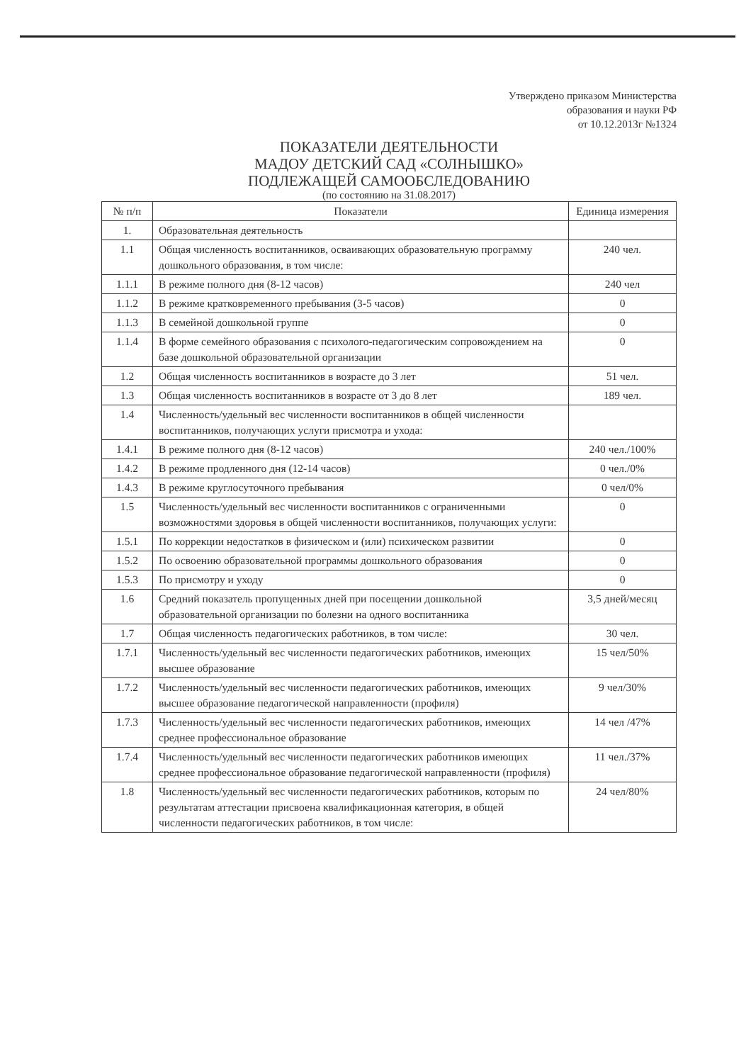Утверждено приказом Министерства
образования и науки РФ
от 10.12.2013г №1324
ПОКАЗАТЕЛИ ДЕЯТЕЛЬНОСТИ
МАДОУ ДЕТСКИЙ САД «СОЛНЫШКО»
ПОДЛЕЖАЩЕЙ САМООБСЛЕДОВАНИЮ
(по состоянию на 31.08.2017)
| № п/п | Показатели | Единица измерения |
| --- | --- | --- |
| 1. | Образовательная деятельность | |
| 1.1 | Общая численность воспитанников, осваивающих образовательную программу дошкольного образования, в том числе: | 240 чел. |
| 1.1.1 | В режиме полного дня (8-12 часов) | 240 чел |
| 1.1.2 | В режиме кратковременного пребывания (3-5 часов) | 0 |
| 1.1.3 | В семейной дошкольной группе | 0 |
| 1.1.4 | В форме семейного образования с психолого-педагогическим сопровождением на базе дошкольной образовательной организации | 0 |
| 1.2 | Общая численность воспитанников в возрасте до 3 лет | 51 чел. |
| 1.3 | Общая численность воспитанников в возрасте от 3 до 8 лет | 189 чел. |
| 1.4 | Численность/удельный вес численности воспитанников в общей численности воспитанников, получающих услуги присмотра и ухода: | |
| 1.4.1 | В режиме полного дня (8-12 часов) | 240 чел./100% |
| 1.4.2 | В режиме продленного дня (12-14 часов) | 0 чел./0% |
| 1.4.3 | В режиме круглосуточного пребывания | 0 чел/0% |
| 1.5 | Численность/удельный вес численности воспитанников с ограниченными возможностями здоровья в общей численности воспитанников, получающих услуги: | 0 |
| 1.5.1 | По коррекции недостатков в физическом и (или) психическом развитии | 0 |
| 1.5.2 | По освоению образовательной программы дошкольного образования | 0 |
| 1.5.3 | По присмотру и уходу | 0 |
| 1.6 | Средний показатель пропущенных дней при посещении дошкольной образовательной организации по болезни на одного воспитанника | 3,5 дней/месяц |
| 1.7 | Общая численность педагогических работников, в том числе: | 30 чел. |
| 1.7.1 | Численность/удельный вес численности педагогических работников, имеющих высшее образование | 15 чел/50% |
| 1.7.2 | Численность/удельный вес численности педагогических работников, имеющих высшее образование педагогической направленности (профиля) | 9 чел/30% |
| 1.7.3 | Численность/удельный вес численности педагогических работников, имеющих среднее профессиональное образование | 14 чел /47% |
| 1.7.4 | Численность/удельный вес численности педагогических работников имеющих среднее профессиональное образование педагогической направленности (профиля) | 11 чел./37% |
| 1.8 | Численность/удельный вес численности педагогических работников, которым по результатам аттестации присвоена квалификационная категория, в общей численности педагогических работников, в том числе: | 24 чел/80% |